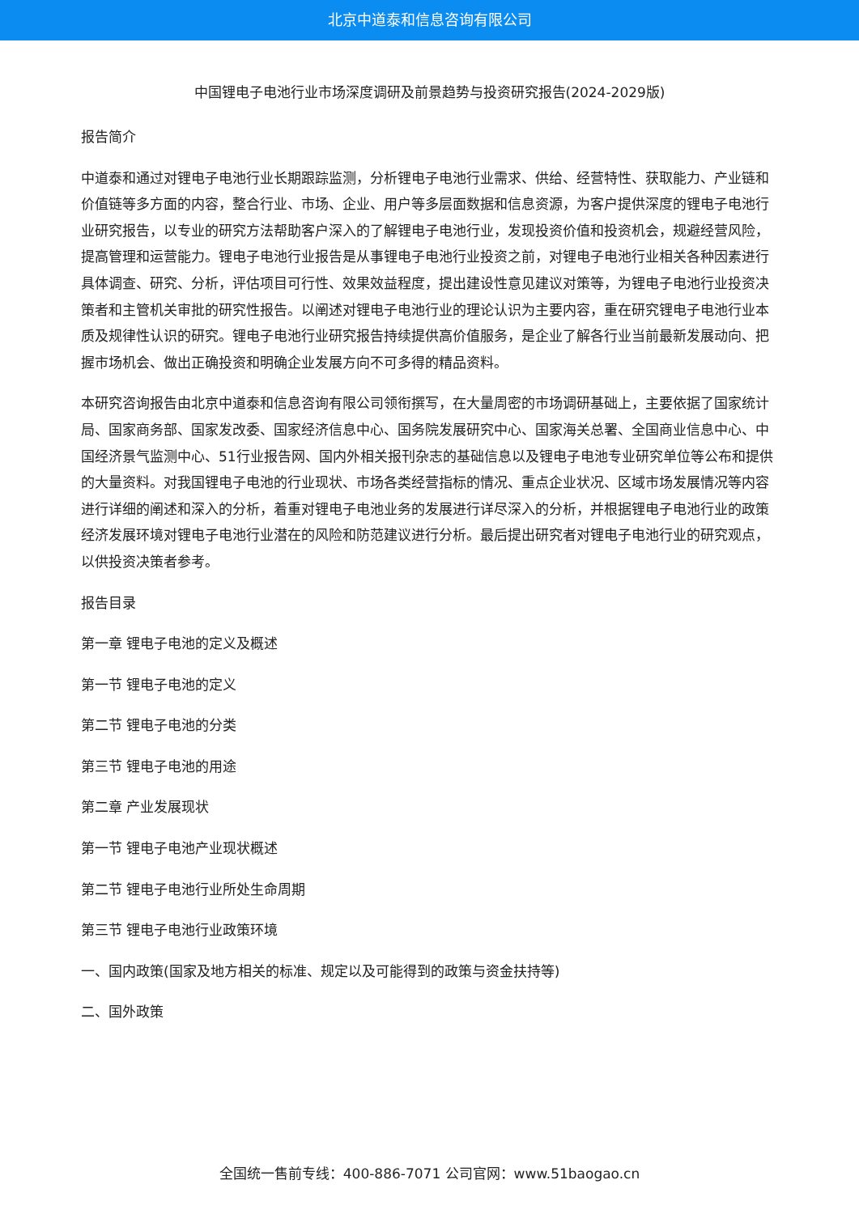北京中道泰和信息咨询有限公司
中国锂电子电池行业市场深度调研及前景趋势与投资研究报告(2024-2029版)
报告简介
中道泰和通过对锂电子电池行业长期跟踪监测，分析锂电子电池行业需求、供给、经营特性、获取能力、产业链和价值链等多方面的内容，整合行业、市场、企业、用户等多层面数据和信息资源，为客户提供深度的锂电子电池行业研究报告，以专业的研究方法帮助客户深入的了解锂电子电池行业，发现投资价值和投资机会，规避经营风险，提高管理和运营能力。锂电子电池行业报告是从事锂电子电池行业投资之前，对锂电子电池行业相关各种因素进行具体调查、研究、分析，评估项目可行性、效果效益程度，提出建设性意见建议对策等，为锂电子电池行业投资决策者和主管机关审批的研究性报告。以阐述对锂电子电池行业的理论认识为主要内容，重在研究锂电子电池行业本质及规律性认识的研究。锂电子电池行业研究报告持续提供高价值服务，是企业了解各行业当前最新发展动向、把握市场机会、做出正确投资和明确企业发展方向不可多得的精品资料。
本研究咨询报告由北京中道泰和信息咨询有限公司领衔撰写，在大量周密的市场调研基础上，主要依据了国家统计局、国家商务部、国家发改委、国家经济信息中心、国务院发展研究中心、国家海关总署、全国商业信息中心、中国经济景气监测中心、51行业报告网、国内外相关报刊杂志的基础信息以及锂电子电池专业研究单位等公布和提供的大量资料。对我国锂电子电池的行业现状、市场各类经营指标的情况、重点企业状况、区域市场发展情况等内容进行详细的阐述和深入的分析，着重对锂电子电池业务的发展进行详尽深入的分析，并根据锂电子电池行业的政策经济发展环境对锂电子电池行业潜在的风险和防范建议进行分析。最后提出研究者对锂电子电池行业的研究观点，以供投资决策者参考。
报告目录
第一章 锂电子电池的定义及概述
第一节 锂电子电池的定义
第二节 锂电子电池的分类
第三节 锂电子电池的用途
第二章 产业发展现状
第一节 锂电子电池产业现状概述
第二节 锂电子电池行业所处生命周期
第三节 锂电子电池行业政策环境
一、国内政策(国家及地方相关的标准、规定以及可能得到的政策与资金扶持等)
二、国外政策
全国统一售前专线：400-886-7071 公司官网：www.51baogao.cn